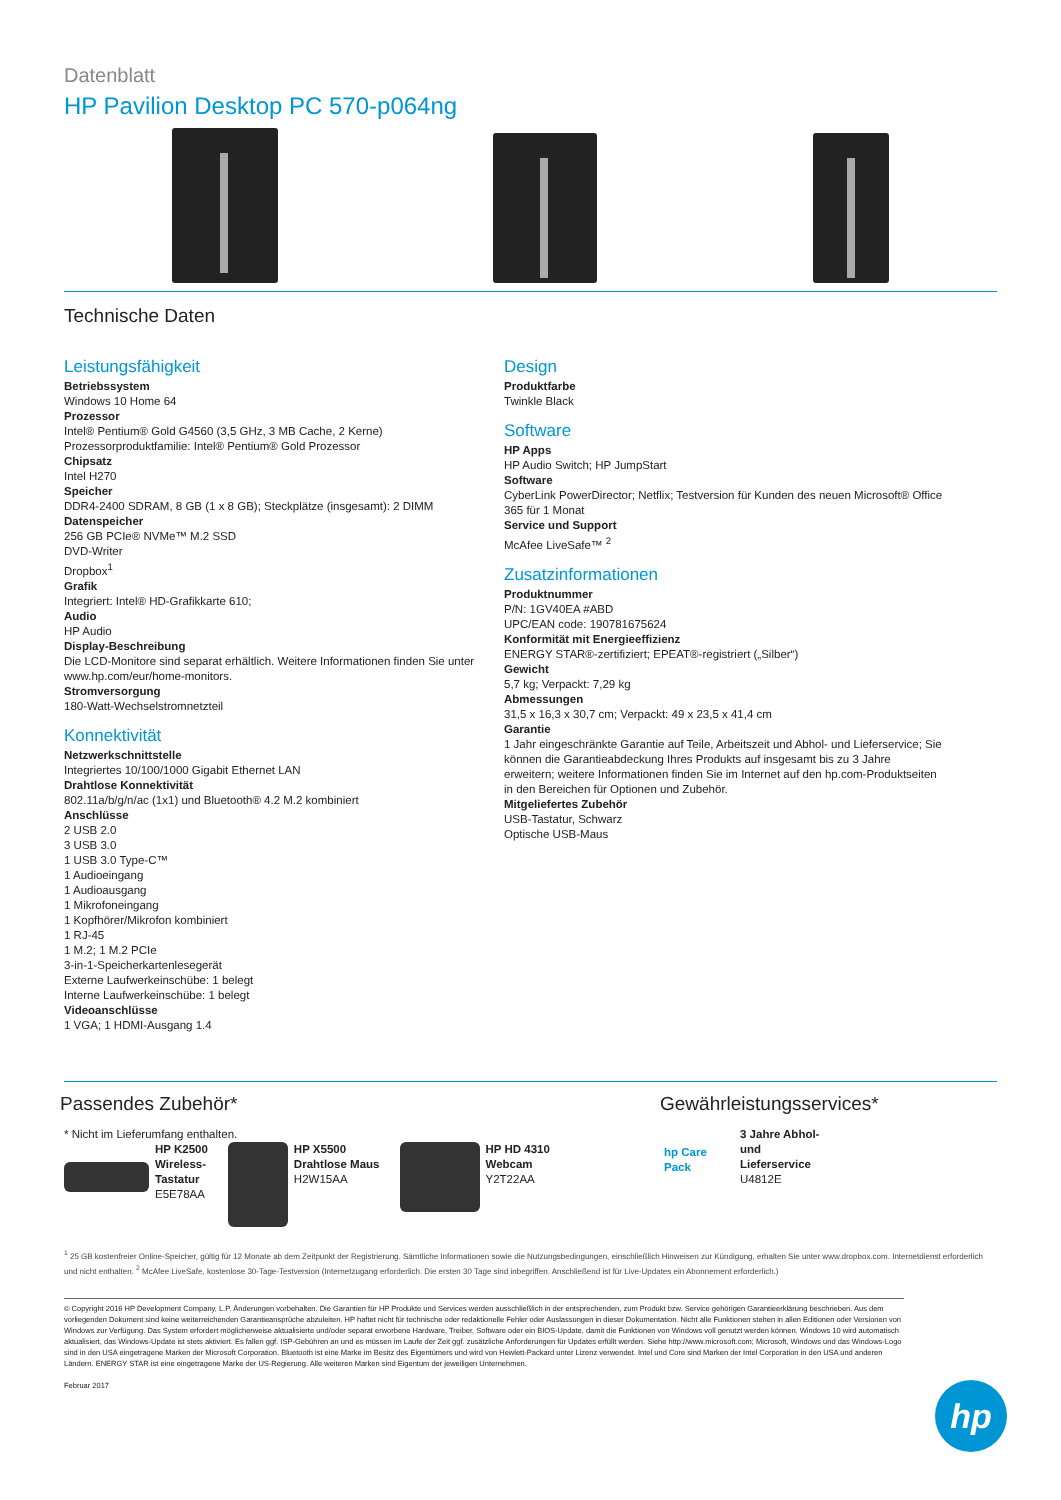Datenblatt
HP Pavilion Desktop PC 570-p064ng
Technische Daten
Leistungsfähigkeit
Betriebssystem
Windows 10 Home 64
Prozessor
Intel® Pentium® Gold G4560 (3,5 GHz, 3 MB Cache, 2 Kerne)
Prozessorproduktfamilie: Intel® Pentium® Gold Prozessor
Chipsatz
Intel H270
Speicher
DDR4-2400 SDRAM, 8 GB (1 x 8 GB); Steckplätze (insgesamt): 2 DIMM
Datenspeicher
256 GB PCIe® NVMe™ M.2 SSD
DVD-Writer
Dropbox<sup>1</sup>
Grafik
Integriert: Intel® HD-Grafikkarte 610;
Audio
HP Audio
Display-Beschreibung
Die LCD-Monitore sind separat erhältlich. Weitere Informationen finden Sie unter www.hp.com/eur/home-monitors.
Stromversorgung
180-Watt-Wechselstromnetzteil
Konnektivität
Netzwerkschnittstelle
Integriertes 10/100/1000 Gigabit Ethernet LAN
Drahtlose Konnektivität
802.11a/b/g/n/ac (1x1) und Bluetooth® 4.2 M.2 kombiniert
Anschlüsse
2 USB 2.0
3 USB 3.0
1 USB 3.0 Type-C™
1 Audioeingang
1 Audioausgang
1 Mikrofoneingang
1 Kopfhörer/Mikrofon kombiniert
1 RJ-45
1 M.2; 1 M.2 PCIe
3-in-1-Speicherkartenlesegerät
Externe Laufwerkeinschübe: 1 belegt
Interne Laufwerkeinschübe: 1 belegt
Videoanschlüsse
1 VGA; 1 HDMI-Ausgang 1.4
Design
Produktfarbe
Twinkle Black
Software
HP Apps
HP Audio Switch; HP JumpStart
Software
CyberLink PowerDirector; Netflix; Testversion für Kunden des neuen Microsoft® Office 365 für 1 Monat
Service und Support
McAfee LiveSafe™ <sup>2</sup>
Zusatzinformationen
Produktnummer
P/N: 1GV40EA #ABD
UPC/EAN code: 190781675624
Konformität mit Energieeffizienz
ENERGY STAR®-zertifiziert; EPEAT®-registriert („Silber“)
Gewicht
5,7 kg; Verpackt: 7,29 kg
Abmessungen
31,5 x 16,3 x 30,7 cm; Verpackt: 49 x 23,5 x 41,4 cm
Garantie
1 Jahr eingeschränkte Garantie auf Teile, Arbeitszeit und Abhol- und Lieferservice; Sie können die Garantieabdeckung Ihres Produkts auf insgesamt bis zu 3 Jahre erweitern; weitere Informationen finden Sie im Internet auf den hp.com-Produktseiten in den Bereichen für Optionen und Zubehör.
Mitgeliefertes Zubehör
USB-Tastatur, Schwarz
Optische USB-Maus
Passendes Zubehör*
* Nicht im Lieferumfang enthalten.
HP K2500
Wireless-
Tastatur
E5E78AA
HP X5500
Drahtlose Maus
H2W15AA
HP HD 4310
Webcam
Y2T22AA
Gewährleistungsservices*
hp Care Pack
3 Jahre Abhol-
und
Lieferservice
U4812E
<sup>1</sup> 25 GB kostenfreier Online-Speicher, gültig für 12 Monate ab dem Zeitpunkt der Registrierung. Sämtliche Informationen sowie die Nutzungsbedingungen, einschließlich Hinweisen zur Kündigung, erhalten Sie unter www.dropbox.com. Internetdienst erforderlich und nicht enthalten. <sup>2</sup> McAfee LiveSafe, kostenlose 30-Tage-Testversion (Internetzugang erforderlich. Die ersten 30 Tage sind inbegriffen. Anschließend ist für Live-Updates ein Abonnement erforderlich.)
© Copyright 2016 HP Development Company, L.P. Änderungen vorbehalten. Die Garantien für HP Produkte und Services werden ausschließlich in der entsprechenden, zum Produkt bzw. Service gehörigen Garantieerklärung beschrieben. Aus dem vorliegenden Dokument sind keine weiterreichenden Garantieansprüche abzuleiten. HP haftet nicht für technische oder redaktionelle Fehler oder Auslassungen in dieser Dokumentation. Nicht alle Funktionen stehen in allen Editionen oder Versionen von Windows zur Verfügung. Das System erfordert möglicherweise aktualisierte und/oder separat erworbene Hardware, Treiber, Software oder ein BIOS-Update, damit die Funktionen von Windows voll genutzt werden können. Windows 10 wird automatisch aktualisiert, das Windows-Update ist stets aktiviert. Es fallen ggf. ISP-Gebühren an und es müssen im Laufe der Zeit ggf. zusätzliche Anforderungen für Updates erfüllt werden. Siehe http://www.microsoft.com; Microsoft, Windows und das Windows-Logo sind in den USA eingetragene Marken der Microsoft Corporation. Bluetooth ist eine Marke im Besitz des Eigentümers und wird von Hewlett-Packard unter Lizenz verwendet. Intel und Core sind Marken der Intel Corporation in den USA und anderen Ländern. ENERGY STAR ist eine eingetragene Marke der US-Regierung. Alle weiteren Marken sind Eigentum der jeweiligen Unternehmen.
Februar 2017
hp